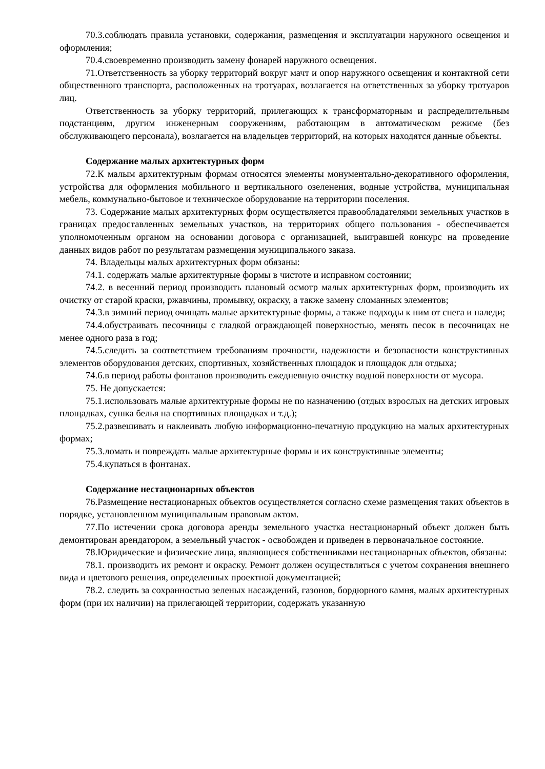70.3.соблюдать правила установки, содержания, размещения и эксплуатации наружного освещения и оформления;
70.4.своевременно производить замену фонарей наружного освещения.
71.Ответственность за уборку территорий вокруг мачт и опор наружного освещения и контактной сети общественного транспорта, расположенных на тротуарах, возлагается на ответственных за уборку тротуаров лиц.
Ответственность за уборку территорий, прилегающих к трансформаторным и распределительным подстанциям, другим инженерным сооружениям, работающим в автоматическом режиме (без обслуживающего персонала), возлагается на владельцев территорий, на которых находятся данные объекты.
Содержание малых архитектурных форм
72.К малым архитектурным формам относятся элементы монументально-декоративного оформления, устройства для оформления мобильного и вертикального озеленения, водные устройства, муниципальная мебель, коммунально-бытовое и техническое оборудование на территории поселения.
73. Содержание малых архитектурных форм осуществляется правообладателями земельных участков в границах предоставленных земельных участков, на территориях общего пользования - обеспечивается уполномоченным органом на основании договора с организацией, выигравшей конкурс на проведение данных видов работ по результатам размещения муниципального заказа.
74. Владельцы малых архитектурных форм обязаны:
74.1. содержать малые архитектурные формы в чистоте и исправном состоянии;
74.2. в весенний период производить плановый осмотр малых архитектурных форм, производить их очистку от старой краски, ржавчины, промывку, окраску, а также замену сломанных элементов;
74.3.в зимний период очищать малые архитектурные формы, а также подходы к ним от снега и наледи;
74.4.обустраивать песочницы с гладкой ограждающей поверхностью, менять песок в песочницах не менее одного раза в год;
74.5.следить за соответствием требованиям прочности, надежности и безопасности конструктивных элементов оборудования детских, спортивных, хозяйственных площадок и площадок для отдыха;
74.6.в период работы фонтанов производить ежедневную очистку водной поверхности от мусора.
75. Не допускается:
75.1.использовать малые архитектурные формы не по назначению (отдых взрослых на детских игровых площадках, сушка белья на спортивных площадках и т.д.);
75.2.развешивать и наклеивать любую информационно-печатную продукцию на малых архитектурных формах;
75.3.ломать и повреждать малые архитектурные формы и их конструктивные элементы;
75.4.купаться в фонтанах.
Содержание нестационарных объектов
76.Размещение нестационарных объектов осуществляется согласно схеме размещения таких объектов в порядке, установленном муниципальным правовым актом.
77.По истечении срока договора аренды земельного участка нестационарный объект должен быть демонтирован арендатором, а земельный участок - освобожден и приведен в первоначальное состояние.
78.Юридические и физические лица, являющиеся собственниками нестационарных объектов, обязаны:
78.1. производить их ремонт и окраску. Ремонт должен осуществляться с учетом сохранения внешнего вида и цветового решения, определенных проектной документацией;
78.2. следить за сохранностью зеленых насаждений, газонов, бордюрного камня, малых архитектурных форм (при их наличии) на прилегающей территории, содержать указанную